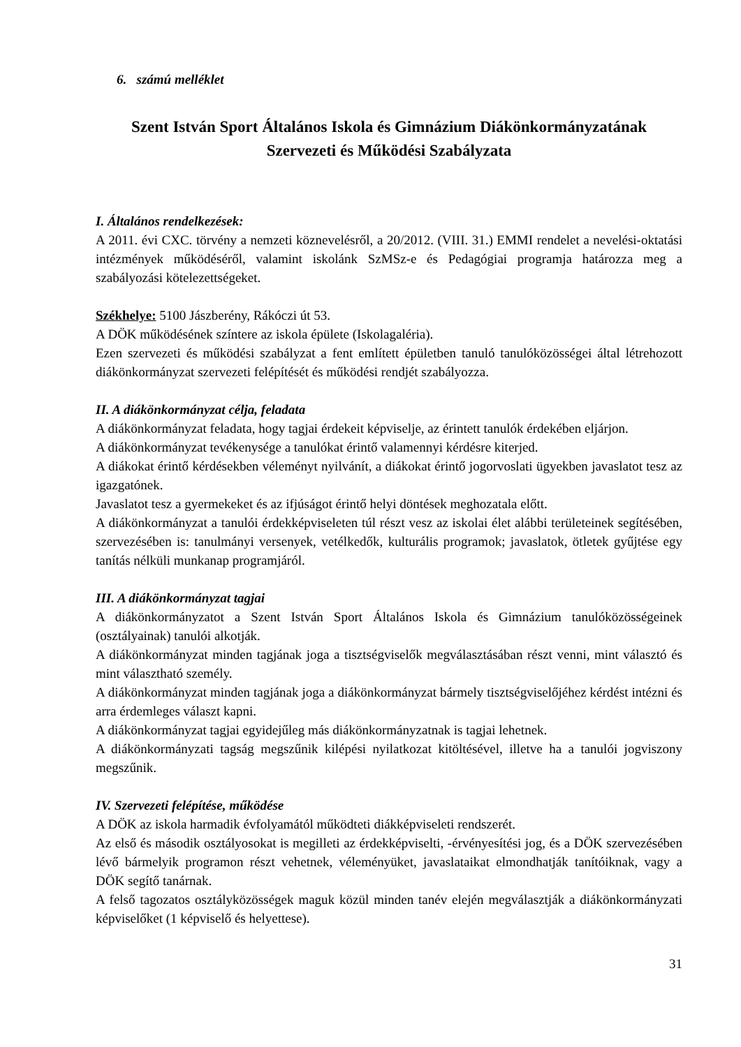6. számú melléklet
Szent István Sport Általános Iskola és Gimnázium Diákönkormányzatának Szervezeti és Működési Szabályzata
I. Általános rendelkezések:
A 2011. évi CXC. törvény a nemzeti köznevelésről, a 20/2012. (VIII. 31.) EMMI rendelet a nevelési-oktatási intézmények működéséről, valamint iskolánk SzMSz-e és Pedagógiai programja határozza meg a szabályozási kötelezettségeket.
Székhelye: 5100 Jászberény, Rákóczi út 53.
A DÖK működésének színtere az iskola épülete (Iskolagaléria).
Ezen szervezeti és működési szabályzat a fent említett épületben tanuló tanulóközösségei által létrehozott diákönkormányzat szervezeti felépítését és működési rendjét szabályozza.
II. A diákönkormányzat célja, feladata
A diákönkormányzat feladata, hogy tagjai érdekeit képviselje, az érintett tanulók érdekében eljárjon.
A diákönkormányzat tevékenysége a tanulókat érintő valamennyi kérdésre kiterjed.
A diákokat érintő kérdésekben véleményt nyilvánít, a diákokat érintő jogorvoslati ügyekben javaslatot tesz az igazgatónek.
Javaslatot tesz a gyermekeket és az ifjúságot érintő helyi döntések meghozatala előtt.
A diákönkormányzat a tanulói érdekképviseleten túl részt vesz az iskolai élet alábbi területeinek segítésében, szervezésében is: tanulmányi versenyek, vetélkedők, kulturális programok; javaslatok, ötletek gyűjtése egy tanítás nélküli munkanap programjáról.
III. A diákönkormányzat tagjai
A diákönkormányzatot a Szent István Sport Általános Iskola és Gimnázium tanulóközösségeinek (osztályainak) tanulói alkotják.
A diákönkormányzat minden tagjának joga a tisztségviselők megválasztásában részt venni, mint választó és mint választható személy.
A diákönkormányzat minden tagjának joga a diákönkormányzat bármely tisztségviselőjéhez kérdést intézni és arra érdemleges választ kapni.
A diákönkormányzat tagjai egyidejűleg más diákönkormányzatnak is tagjai lehetnek.
A diákönkormányzati tagság megszűnik kilépési nyilatkozat kitöltésével, illetve ha a tanulói jogviszony megszűnik.
IV. Szervezeti felépítése, működése
A DÖK az iskola harmadik évfolyamától működteti diákképviseleti rendszerét.
Az első és második osztályosokat is megilleti az érdekképviselti, -érvényesítési jog, és a DÖK szervezésében lévő bármelyik programon részt vehetnek, véleményüket, javaslataikat elmondhatják tanítóiknak, vagy a DÖK segítő tanárnak.
A felső tagozatos osztályközösségek maguk közül minden tanév elején megválasztják a diákönkormányzati képviselőket (1 képviselő és helyettese).
31